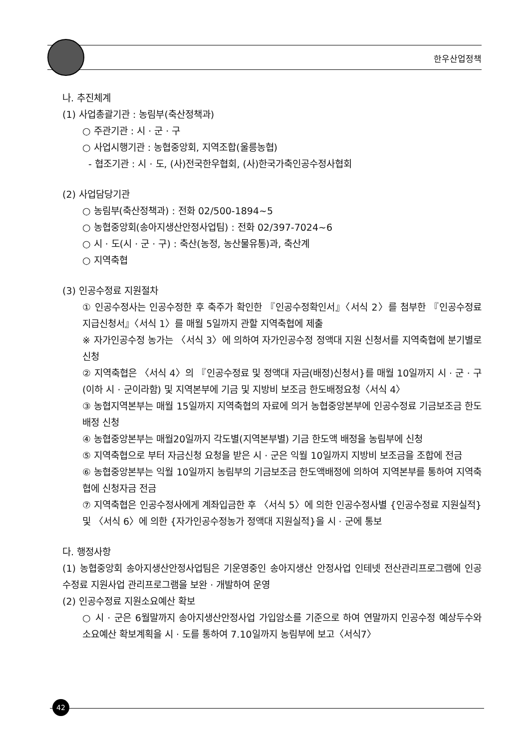한우산업정책
나. 추진체계
(1) 사업총괄기관 : 농림부(축산정책과)
○ 주관기관 : 시 · 군 · 구
○ 사업시행기관 : 농협중앙회, 지역조합(울릉농협)
- 협조기관 : 시 · 도, (사)전국한우협회, (사)한국가축인공수정사협회
(2) 사업담당기관
○ 농림부(축산정책과) : 전화 02/500-1894~5
○ 농협중앙회(송아지생산안정사업팀) : 전화 02/397-7024~6
○ 시 · 도(시 · 군 · 구) : 축산(농정, 농산물유통)과, 축산계
○ 지역축협
(3) 인공수정료 지원절차
① 인공수정사는 인공수정한 후 축주가 확인한 『인공수정확인서』〈서식 2〉를 첨부한 『인공수정료 지급신청서』〈서식 1〉를 매월 5일까지 관할 지역축협에 제출
※ 자가인공수정 농가는 〈서식 3〉에 의하여 자가인공수정 정액대 지원 신청서를 지역축협에 분기별로 신청
② 지역축협은 〈서식 4〉의 『인공수정료 및 정액대 자금(배정)신청서}를 매월 10일까지 시 · 군 · 구(이하 시 · 군이라함) 및 지역본부에 기금 및 지방비 보조금 한도배정요청〈서식 4〉
③ 농협지역본부는 매월 15일까지 지역축협의 자료에 의거 농협중앙본부에 인공수정료 기금보조금 한도배정 신청
④ 농협중앙본부는 매월20일까지 각도별(지역본부별) 기금 한도액 배정을 농림부에 신청
⑤ 지역축협으로 부터 자금신청 요청을 받은 시 · 군은 익월 10일까지 지방비 보조금을 조합에 전금
⑥ 농협중앙본부는 익월 10일까지 농림부의 기금보조금 한도액배정에 의하여 지역본부를 통하여 지역축협에 신청자금 전금
⑦ 지역축협은 인공수정사에게 계좌입금한 후 〈서식 5〉에 의한 인공수정사별 {인공수정료 지원실적} 및 〈서식 6〉에 의한 {자가인공수정농가 정액대 지원실적}을 시 · 군에 통보
다. 행정사항
(1) 농협중앙회 송아지생산안정사업팀은 기운영중인 송아지생산 안정사업 인테넷 전산관리프로그램에 인공수정료 지원사업 관리프로그램을 보완 · 개발하여 운영
(2) 인공수정료 지원소요예산 확보
○ 시 · 군은 6월말까지 송아지생산안정사업 가입암소를 기준으로 하여 연말까지 인공수정 예상두수와 소요예산 확보계획을 시 · 도를 통하여 7.10일까지 농림부에 보고〈서식7〉
42